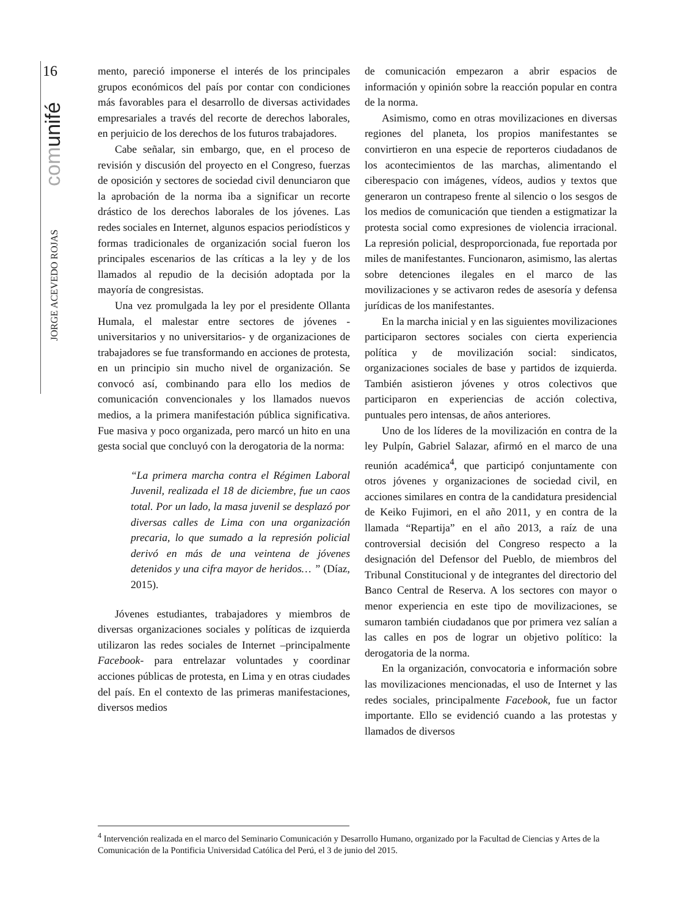16
comunifé
JORGE ACEVEDO ROJAS
mento, pareció imponerse el interés de los principales grupos económicos del país por contar con condiciones más favorables para el desarrollo de diversas actividades empresariales a través del recorte de derechos laborales, en perjuicio de los derechos de los futuros trabajadores.
Cabe señalar, sin embargo, que, en el proceso de revisión y discusión del proyecto en el Congreso, fuerzas de oposición y sectores de sociedad civil denunciaron que la aprobación de la norma iba a significar un recorte drástico de los derechos laborales de los jóvenes. Las redes sociales en Internet, algunos espacios periodísticos y formas tradicionales de organización social fueron los principales escenarios de las críticas a la ley y de los llamados al repudio de la decisión adoptada por la mayoría de congresistas.
Una vez promulgada la ley por el presidente Ollanta Humala, el malestar entre sectores de jóvenes -universitarios y no universitarios- y de organizaciones de trabajadores se fue transformando en acciones de protesta, en un principio sin mucho nivel de organización. Se convocó así, combinando para ello los medios de comunicación convencionales y los llamados nuevos medios, a la primera manifestación pública significativa. Fue masiva y poco organizada, pero marcó un hito en una gesta social que concluyó con la derogatoria de la norma:
“La primera marcha contra el Régimen Laboral Juvenil, realizada el 18 de diciembre, fue un caos total. Por un lado, la masa juvenil se desplazó por diversas calles de Lima con una organización precaria, lo que sumado a la represión policial derivó en más de una veintena de jóvenes detenidos y una cifra mayor de heridos… ” (Díaz, 2015).
Jóvenes estudiantes, trabajadores y miembros de diversas organizaciones sociales y políticas de izquierda utilizaron las redes sociales de Internet –principalmente Facebook- para entrelazar voluntades y coordinar acciones públicas de protesta, en Lima y en otras ciudades del país. En el contexto de las primeras manifestaciones, diversos medios
de comunicación empezaron a abrir espacios de información y opinión sobre la reacción popular en contra de la norma.
Asimismo, como en otras movilizaciones en diversas regiones del planeta, los propios manifestantes se convirtieron en una especie de reporteros ciudadanos de los acontecimientos de las marchas, alimentando el ciberespacio con imágenes, vídeos, audios y textos que generaron un contrapeso frente al silencio o los sesgos de los medios de comunicación que tienden a estigmatizar la protesta social como expresiones de violencia irracional. La represión policial, desproporcionada, fue reportada por miles de manifestantes. Funcionaron, asimismo, las alertas sobre detenciones ilegales en el marco de las movilizaciones y se activaron redes de asesoría y defensa jurídicas de los manifestantes.
En la marcha inicial y en las siguientes movilizaciones participaron sectores sociales con cierta experiencia política y de movilización social: sindicatos, organizaciones sociales de base y partidos de izquierda. También asistieron jóvenes y otros colectivos que participaron en experiencias de acción colectiva, puntuales pero intensas, de años anteriores.
Uno de los líderes de la movilización en contra de la ley Pulpín, Gabriel Salazar, afirmó en el marco de una reunión académica<sup>4</sup>, que participó conjuntamente con otros jóvenes y organizaciones de sociedad civil, en acciones similares en contra de la candidatura presidencial de Keiko Fujimori, en el año 2011, y en contra de la llamada “Repartija” en el año 2013, a raíz de una controversial decisión del Congreso respecto a la designación del Defensor del Pueblo, de miembros del Tribunal Constitucional y de integrantes del directorio del Banco Central de Reserva. A los sectores con mayor o menor experiencia en este tipo de movilizaciones, se sumaron también ciudadanos que por primera vez salían a las calles en pos de lograr un objetivo político: la derogatoria de la norma.
En la organización, convocatoria e información sobre las movilizaciones mencionadas, el uso de Internet y las redes sociales, principalmente Facebook, fue un factor importante. Ello se evidenció cuando a las protestas y llamados de diversos
<sup>4</sup> Intervención realizada en el marco del Seminario Comunicación y Desarrollo Humano, organizado por la Facultad de Ciencias y Artes de la Comunicación de la Pontificia Universidad Católica del Perú, el 3 de junio del 2015.